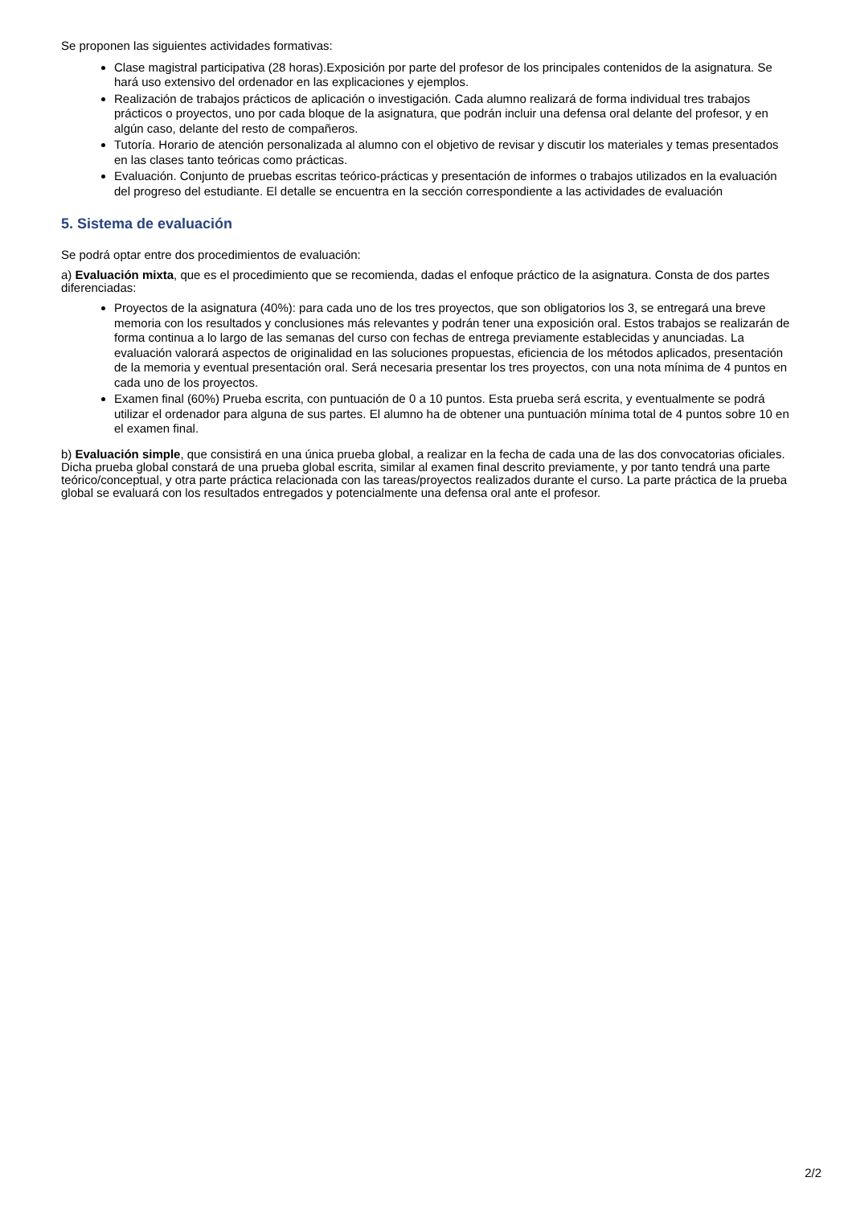Se proponen las siguientes actividades formativas:
Clase magistral participativa (28 horas).Exposición por parte del profesor de los principales contenidos de la asignatura. Se hará uso extensivo del ordenador en las explicaciones y ejemplos.
Realización de trabajos prácticos de aplicación o investigación. Cada alumno realizará de forma individual tres trabajos prácticos o proyectos, uno por cada bloque de la asignatura, que podrán incluir una defensa oral delante del profesor, y en algún caso, delante del resto de compañeros.
Tutoría. Horario de atención personalizada al alumno con el objetivo de revisar y discutir los materiales y temas presentados en las clases tanto teóricas como prácticas.
Evaluación. Conjunto de pruebas escritas teórico-prácticas y presentación de informes o trabajos utilizados en la evaluación del progreso del estudiante. El detalle se encuentra en la sección correspondiente a las actividades de evaluación
5. Sistema de evaluación
Se podrá optar entre dos procedimientos de evaluación:
a) Evaluación mixta, que es el procedimiento que se recomienda, dadas el enfoque práctico de la asignatura. Consta de dos partes diferenciadas:
Proyectos de la asignatura (40%): para cada uno de los tres proyectos, que son obligatorios los 3, se entregará una breve memoria con los resultados y conclusiones más relevantes y podrán tener una exposición oral. Estos trabajos se realizarán de forma continua a lo largo de las semanas del curso con fechas de entrega previamente establecidas y anunciadas. La evaluación valorará aspectos de originalidad en las soluciones propuestas, eficiencia de los métodos aplicados, presentación de la memoria y eventual presentación oral. Será necesaria presentar los tres proyectos, con una nota mínima de 4 puntos en cada uno de los proyectos.
Examen final (60%) Prueba escrita, con puntuación de 0 a 10 puntos. Esta prueba será escrita, y eventualmente se podrá utilizar el ordenador para alguna de sus partes. El alumno ha de obtener una puntuación mínima total de 4 puntos sobre 10 en el examen final.
b) Evaluación simple, que consistirá en una única prueba global, a realizar en la fecha de cada una de las dos convocatorias oficiales. Dicha prueba global constará de una prueba global escrita, similar al examen final descrito previamente, y por tanto tendrá una parte teórico/conceptual, y otra parte práctica relacionada con las tareas/proyectos realizados durante el curso. La parte práctica de la prueba global se evaluará con los resultados entregados y potencialmente una defensa oral ante el profesor.
2/2